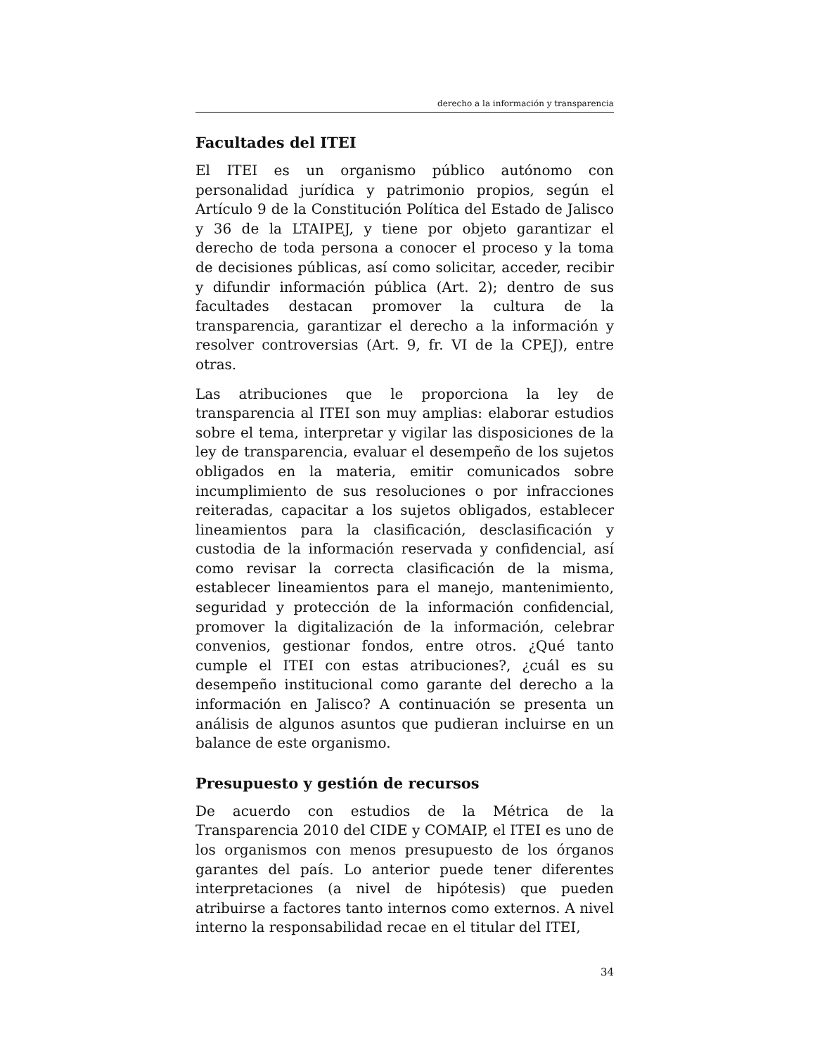derecho a la información y transparencia
Facultades del ITEI
El ITEI es un organismo público autónomo con personalidad jurídica y patrimonio propios, según el Artículo 9 de la Constitución Política del Estado de Jalisco y 36 de la LTAIPEJ, y tiene por objeto garantizar el derecho de toda persona a conocer el proceso y la toma de decisiones públicas, así como solicitar, acceder, recibir y difundir información pública (Art. 2); dentro de sus facultades destacan promover la cultura de la transparencia, garantizar el derecho a la información y resolver controversias (Art. 9, fr. VI de la CPEJ), entre otras.
Las atribuciones que le proporciona la ley de transparencia al ITEI son muy amplias: elaborar estudios sobre el tema, interpretar y vigilar las disposiciones de la ley de transparencia, evaluar el desempeño de los sujetos obligados en la materia, emitir comunicados sobre incumplimiento de sus resoluciones o por infracciones reiteradas, capacitar a los sujetos obligados, establecer lineamientos para la clasificación, desclasificación y custodia de la información reservada y confidencial, así como revisar la correcta clasificación de la misma, establecer lineamientos para el manejo, mantenimiento, seguridad y protección de la información confidencial, promover la digitalización de la información, celebrar convenios, gestionar fondos, entre otros. ¿Qué tanto cumple el ITEI con estas atribuciones?, ¿cuál es su desempeño institucional como garante del derecho a la información en Jalisco? A continuación se presenta un análisis de algunos asuntos que pudieran incluirse en un balance de este organismo.
Presupuesto y gestión de recursos
De acuerdo con estudios de la Métrica de la Transparencia 2010 del CIDE y COMAIP, el ITEI es uno de los organismos con menos presupuesto de los órganos garantes del país. Lo anterior puede tener diferentes interpretaciones (a nivel de hipótesis) que pueden atribuirse a factores tanto internos como externos. A nivel interno la responsabilidad recae en el titular del ITEI,
34